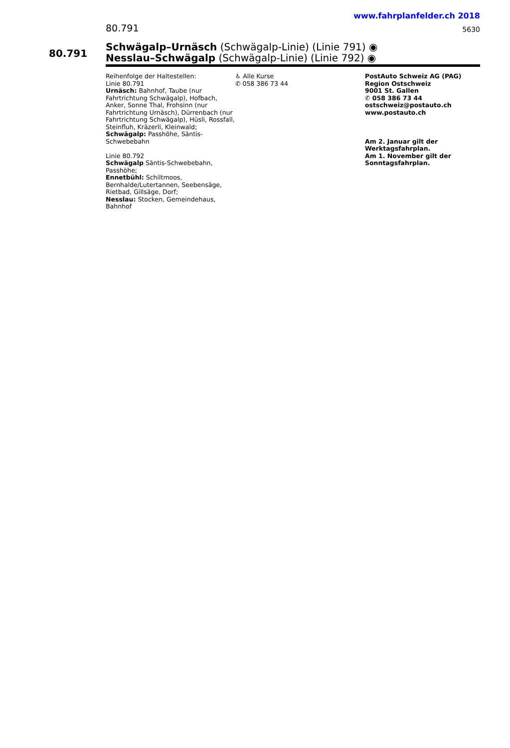www.fahrplanfelder.ch 2018
80.791 5630
80.791
Schwägalp–Urnäsch (Schwägalp-Linie) (Linie 791) ◉
Nesslau–Schwägalp (Schwägalp-Linie) (Linie 792) ◉
Reihenfolge der Haltestellen:
Linie 80.791
Urnäsch: Bahnhof, Taube (nur Fahrtrichtung Schwägalp), Hofbach, Anker, Sonne Thal, Frohsinn (nur Fahrtrichtung Urnäsch), Dürrenbach (nur Fahrtrichtung Schwägalp), Hüsli, Rossfall, Steinfluh, Kräzerli, Kleinwald;
Schwägalp: Passhöhe, Säntis-Schwebebahn
Linie 80.792
Schwägalp Säntis-Schwebebahn, Passhöhe;
Ennetbühl: Schiltmoos, Bernhalde/Lutertannen, Seebensäge, Rietbad, Gillsäge, Dorf;
Nesslau: Stocken, Gemeindehaus, Bahnhof
♿ Alle Kurse
✆ 058 386 73 44
PostAuto Schweiz AG (PAG)
Region Ostschweiz
9001 St. Gallen
✆ 058 386 73 44
ostschweiz@postauto.ch
www.postauto.ch
Am 2. Januar gilt der Werktagsfahrplan.
Am 1. November gilt der Sonntagsfahrplan.